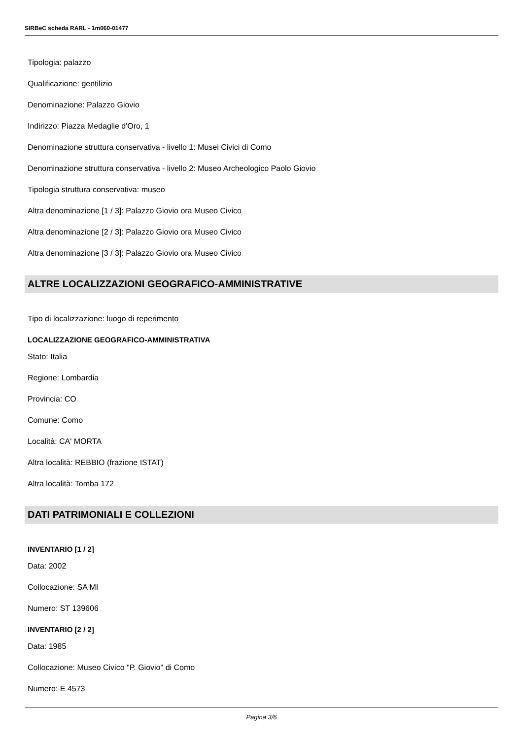SIRBeC scheda RARL - 1m060-01477
Tipologia: palazzo
Qualificazione: gentilizio
Denominazione: Palazzo Giovio
Indirizzo: Piazza Medaglie d'Oro, 1
Denominazione struttura conservativa - livello 1: Musei Civici di Como
Denominazione struttura conservativa - livello 2: Museo Archeologico Paolo Giovio
Tipologia struttura conservativa: museo
Altra denominazione [1 / 3]: Palazzo Giovio ora Museo Civico
Altra denominazione [2 / 3]: Palazzo Giovio ora Museo Civico
Altra denominazione [3 / 3]: Palazzo Giovio ora Museo Civico
ALTRE LOCALIZZAZIONI GEOGRAFICO-AMMINISTRATIVE
Tipo di localizzazione: luogo di reperimento
LOCALIZZAZIONE GEOGRAFICO-AMMINISTRATIVA
Stato: Italia
Regione: Lombardia
Provincia: CO
Comune: Como
Località: CA' MORTA
Altra località: REBBIO (frazione ISTAT)
Altra località: Tomba 172
DATI PATRIMONIALI E COLLEZIONI
INVENTARIO [1 / 2]
Data: 2002
Collocazione: SA MI
Numero: ST 139606
INVENTARIO [2 / 2]
Data: 1985
Collocazione: Museo Civico "P. Giovio" di Como
Numero: E 4573
Pagina 3/6